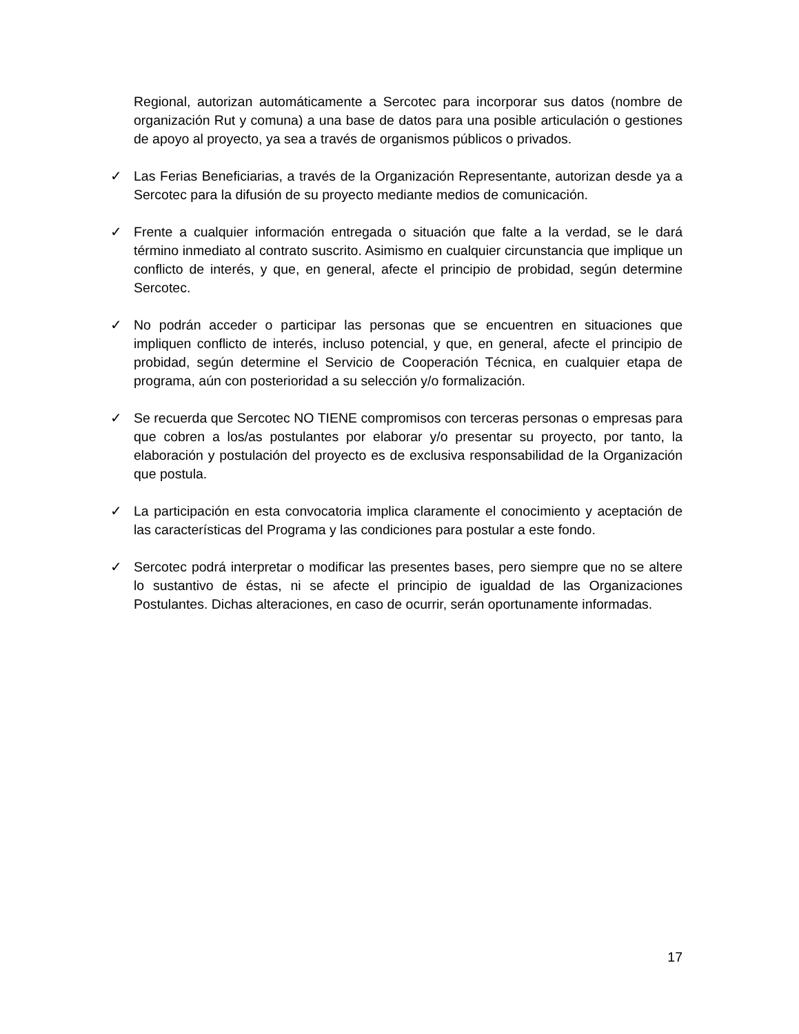Regional, autorizan automáticamente a Sercotec para incorporar sus datos (nombre de organización Rut y comuna) a una base de datos para una posible articulación o gestiones de apoyo al proyecto, ya sea a través de organismos públicos o privados.
✓ Las Ferias Beneficiarias, a través de la Organización Representante, autorizan desde ya a Sercotec para la difusión de su proyecto mediante medios de comunicación.
✓ Frente a cualquier información entregada o situación que falte a la verdad, se le dará término inmediato al contrato suscrito. Asimismo en cualquier circunstancia que implique un conflicto de interés, y que, en general, afecte el principio de probidad, según determine Sercotec.
✓ No podrán acceder o participar las personas que se encuentren en situaciones que impliquen conflicto de interés, incluso potencial, y que, en general, afecte el principio de probidad, según determine el Servicio de Cooperación Técnica, en cualquier etapa de programa, aún con posterioridad a su selección y/o formalización.
✓ Se recuerda que Sercotec NO TIENE compromisos con terceras personas o empresas para que cobren a los/as postulantes por elaborar y/o presentar su proyecto, por tanto, la elaboración y postulación del proyecto es de exclusiva responsabilidad de la Organización que postula.
✓ La participación en esta convocatoria implica claramente el conocimiento y aceptación de las características del Programa y las condiciones para postular a este fondo.
✓ Sercotec podrá interpretar o modificar las presentes bases, pero siempre que no se altere lo sustantivo de éstas, ni se afecte el principio de igualdad de las Organizaciones Postulantes. Dichas alteraciones, en caso de ocurrir, serán oportunamente informadas.
17